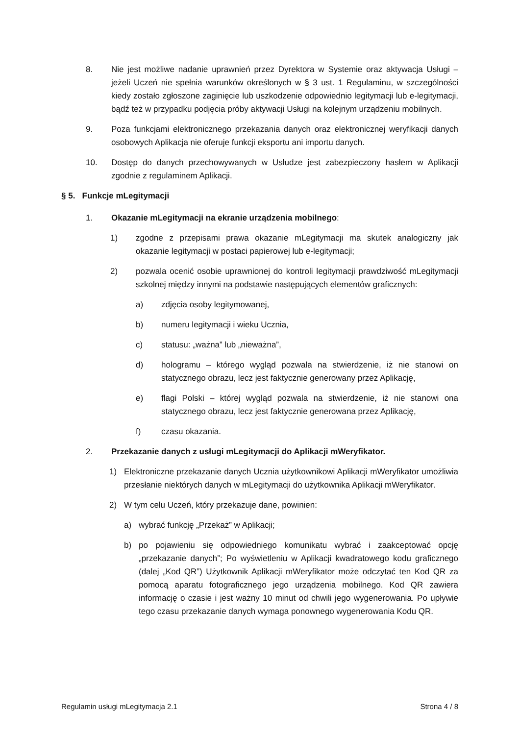8. Nie jest możliwe nadanie uprawnień przez Dyrektora w Systemie oraz aktywacja Usługi – jeżeli Uczeń nie spełnia warunków określonych w § 3 ust. 1 Regulaminu, w szczególności kiedy zostało zgłoszone zaginięcie lub uszkodzenie odpowiednio legitymacji lub e-legitymacji, bądź też w przypadku podjęcia próby aktywacji Usługi na kolejnym urządzeniu mobilnych.
9. Poza funkcjami elektronicznego przekazania danych oraz elektronicznej weryfikacji danych osobowych Aplikacja nie oferuje funkcji eksportu ani importu danych.
10. Dostęp do danych przechowywanych w Usłudze jest zabezpieczony hasłem w Aplikacji zgodnie z regulaminem Aplikacji.
§ 5. Funkcje mLegitymacji
1. Okazanie mLegitymacji na ekranie urządzenia mobilnego:
1) zgodne z przepisami prawa okazanie mLegitymacji ma skutek analogiczny jak okazanie legitymacji w postaci papierowej lub e-legitymacji;
2) pozwala ocenić osobie uprawnionej do kontroli legitymacji prawdziwość mLegitymacji szkolnej między innymi na podstawie następujących elementów graficznych:
a) zdjęcia osoby legitymowanej,
b) numeru legitymacji i wieku Ucznia,
c) statusu: „ważna” lub „nieważna”,
d) hologramu – którego wygląd pozwala na stwierdzenie, iż nie stanowi on statycznego obrazu, lecz jest faktycznie generowany przez Aplikację,
e) flagi Polski – której wygląd pozwala na stwierdzenie, iż nie stanowi ona statycznego obrazu, lecz jest faktycznie generowana przez Aplikację,
f) czasu okazania.
2. Przekazanie danych z usługi mLegitymacji do Aplikacji mWeryfikator.
1) Elektroniczne przekazanie danych Ucznia użytkownikowi Aplikacji mWeryfikator umożliwia przesłanie niektórych danych w mLegitymacji do użytkownika Aplikacji mWeryfikator.
2) W tym celu Uczeń, który przekazuje dane, powinien:
a) wybrać funkcję „Przekaż” w Aplikacji;
b) po pojawieniu się odpowiedniego komunikatu wybrać i zaakceptować opcję „przekazanie danych”; Po wyświetleniu w Aplikacji kwadratowego kodu graficznego (dalej „Kod QR”) Użytkownik Aplikacji mWeryfikator może odczytać ten Kod QR za pomocą aparatu fotograficznego jego urządzenia mobilnego. Kod QR zawiera informację o czasie i jest ważny 10 minut od chwili jego wygenerowania. Po upływie tego czasu przekazanie danych wymaga ponownego wygenerowania Kodu QR.
Regulamin usługi mLegitymacja 2.1 Strona 4 / 8